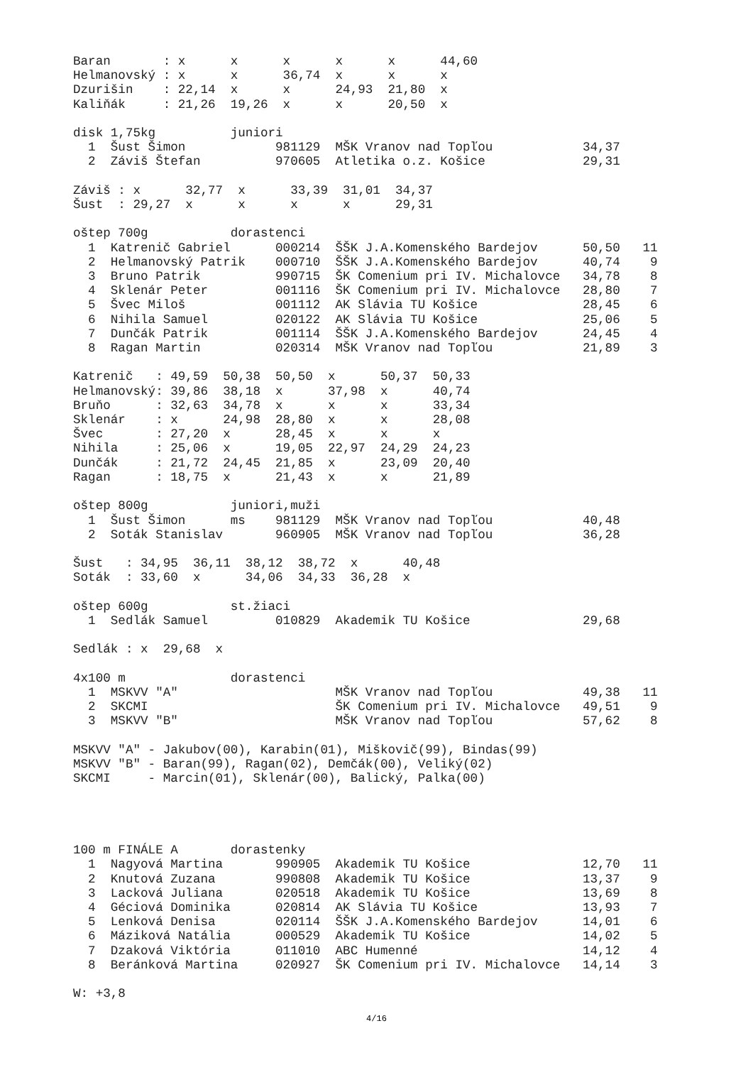Baran       : x      x      x      x      x      44,60
Helmanovský : x      x      36,74  x      x      x
Dzurišin    : 22,14  x      x      24,93  21,80  x
Kaliňák     : 21,26  19,26  x      x      20,50  x

disk 1,75kg          juniori
  1  Šust Šimon            981129  MŠK Vranov nad Topľou            34,37
  2  Záviš Štefan          970605  Atletika o.z. Košice             29,31

Záviš : x      32,77  x      33,39  31,01  34,37
Šust  : 29,27  x      x      x      x      29,31

oštep 700g           dorastenci
  1  Katrenič Gabriel      000214  ŠŠK J.A.Komenského Bardejov      50,50   11
  2  Helmanovský Patrik    000710  ŠŠK J.A.Komenského Bardejov      40,74    9
  3  Bruno Patrik          990715  ŠK Comenium pri IV. Michalovce   34,78    8
  4  Sklenár Peter         001116  ŠK Comenium pri IV. Michalovce   28,80    7
  5  Švec Miloš            001112  AK Slávia TU Košice              28,45    6
  6  Nihila Samuel         020122  AK Slávia TU Košice              25,06    5
  7  Dunčák Patrik         001114  ŠŠK J.A.Komenského Bardejov      24,45    4
  8  Ragan Martin          020314  MŠK Vranov nad Topľou            21,89    3

Katrenič   : 49,59  50,38  50,50  x      50,37  50,33
Helmanovský: 39,86  38,18  x      37,98  x      40,74
Bruňo      : 32,63  34,78  x      x      x      33,34
Sklenár    : x      24,98  28,80  x      x      28,08
Švec       : 27,20  x      28,45  x      x      x
Nihila     : 25,06  x      19,05  22,97  24,29  24,23
Dunčák     : 21,72  24,45  21,85  x      23,09  20,40
Ragan      : 18,75  x      21,43  x      x      21,89

oštep 800g           juniori,muži
  1  Šust Šimon      ms    981129  MŠK Vranov nad Topľou            40,48
  2  Soták Stanislav       960905  MŠK Vranov nad Topľou            36,28

Šust   : 34,95  36,11  38,12  38,72  x      40,48
Soták  : 33,60  x      34,06  34,33  36,28  x

oštep 600g           st.žiaci
  1  Sedlák Samuel         010829  Akademik TU Košice               29,68

Sedlák : x  29,68  x

4x100 m              dorastenci
  1  MSKVV "A"                     MŠK Vranov nad Topľou            49,38   11
  2  SKCMI                         ŠK Comenium pri IV. Michalovce   49,51    9
  3  MSKVV "B"                     MŠK Vranov nad Topľou            57,62    8

MSKVV "A" - Jakubov(00), Karabin(01), Miškovič(99), Bindas(99)
MSKVV "B" - Baran(99), Ragan(02), Demčák(00), Veliký(02)
SKCMI     - Marcin(01), Sklenár(00), Balický, Palka(00)




100 m FINÁLE A       dorastenky
  1  Nagyová Martina       990905  Akademik TU Košice               12,70   11
  2  Knutová Zuzana        990808  Akademik TU Košice               13,37    9
  3  Lacková Juliana       020518  Akademik TU Košice               13,69    8
  4  Géciová Dominika      020814  AK Slávia TU Košice              13,93    7
  5  Lenková Denisa        020114  ŠŠK J.A.Komenského Bardejov      14,01    6
  6  Máziková Natália      000529  Akademik TU Košice               14,02    5
  7  Dzaková Viktória      011010  ABC Humenné                      14,12    4
  8  Beránková Martina     020927  ŠK Comenium pri IV. Michalovce   14,14    3

W: +3,8
4/16